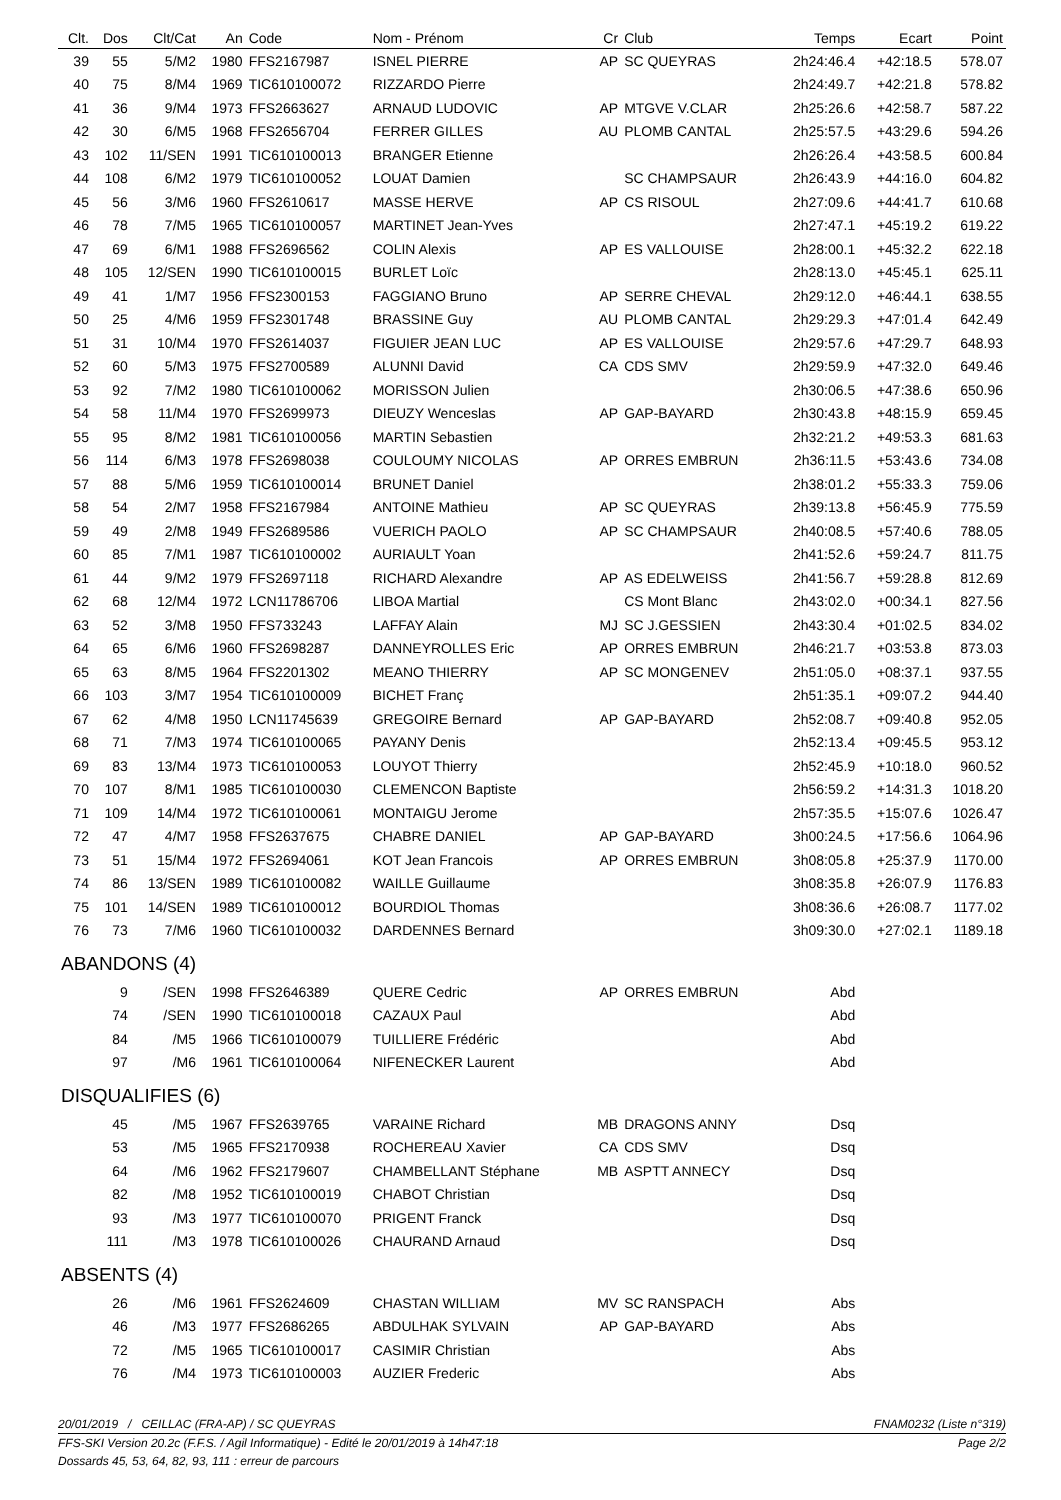| Clt. | Dos | Clt/Cat | An | Code | Nom - Prénom | Cr | Club | Temps | Ecart | Point |
| --- | --- | --- | --- | --- | --- | --- | --- | --- | --- | --- |
| 39 | 55 | 5/M2 | 1980 | FFS2167987 | ISNEL PIERRE | AP | SC QUEYRAS | 2h24:46.4 | +42:18.5 | 578.07 |
| 40 | 75 | 8/M4 | 1969 | TIC610100072 | RIZZARDO Pierre | | | 2h24:49.7 | +42:21.8 | 578.82 |
| 41 | 36 | 9/M4 | 1973 | FFS2663627 | ARNAUD LUDOVIC | AP | MTGVE V.CLAR | 2h25:26.6 | +42:58.7 | 587.22 |
| 42 | 30 | 6/M5 | 1968 | FFS2656704 | FERRER GILLES | AU | PLOMB CANTAL | 2h25:57.5 | +43:29.6 | 594.26 |
| 43 | 102 | 11/SEN | 1991 | TIC610100013 | BRANGER Etienne | | | 2h26:26.4 | +43:58.5 | 600.84 |
| 44 | 108 | 6/M2 | 1979 | TIC610100052 | LOUAT Damien | | SC CHAMPSAUR | 2h26:43.9 | +44:16.0 | 604.82 |
| 45 | 56 | 3/M6 | 1960 | FFS2610617 | MASSE HERVE | AP | CS RISOUL | 2h27:09.6 | +44:41.7 | 610.68 |
| 46 | 78 | 7/M5 | 1965 | TIC610100057 | MARTINET Jean-Yves | | | 2h27:47.1 | +45:19.2 | 619.22 |
| 47 | 69 | 6/M1 | 1988 | FFS2696562 | COLIN Alexis | AP | ES VALLOUISE | 2h28:00.1 | +45:32.2 | 622.18 |
| 48 | 105 | 12/SEN | 1990 | TIC610100015 | BURLET Loïc | | | 2h28:13.0 | +45:45.1 | 625.11 |
| 49 | 41 | 1/M7 | 1956 | FFS2300153 | FAGGIANO Bruno | AP | SERRE CHEVAL | 2h29:12.0 | +46:44.1 | 638.55 |
| 50 | 25 | 4/M6 | 1959 | FFS2301748 | BRASSINE Guy | AU | PLOMB CANTAL | 2h29:29.3 | +47:01.4 | 642.49 |
| 51 | 31 | 10/M4 | 1970 | FFS2614037 | FIGUIER JEAN LUC | AP | ES VALLOUISE | 2h29:57.6 | +47:29.7 | 648.93 |
| 52 | 60 | 5/M3 | 1975 | FFS2700589 | ALUNNI David | CA | CDS SMV | 2h29:59.9 | +47:32.0 | 649.46 |
| 53 | 92 | 7/M2 | 1980 | TIC610100062 | MORISSON Julien | | | 2h30:06.5 | +47:38.6 | 650.96 |
| 54 | 58 | 11/M4 | 1970 | FFS2699973 | DIEUZY Wenceslas | AP | GAP-BAYARD | 2h30:43.8 | +48:15.9 | 659.45 |
| 55 | 95 | 8/M2 | 1981 | TIC610100056 | MARTIN Sebastien | | | 2h32:21.2 | +49:53.3 | 681.63 |
| 56 | 114 | 6/M3 | 1978 | FFS2698038 | COULOUMY NICOLAS | AP | ORRES EMBRUN | 2h36:11.5 | +53:43.6 | 734.08 |
| 57 | 88 | 5/M6 | 1959 | TIC610100014 | BRUNET Daniel | | | 2h38:01.2 | +55:33.3 | 759.06 |
| 58 | 54 | 2/M7 | 1958 | FFS2167984 | ANTOINE Mathieu | AP | SC QUEYRAS | 2h39:13.8 | +56:45.9 | 775.59 |
| 59 | 49 | 2/M8 | 1949 | FFS2689586 | VUERICH PAOLO | AP | SC CHAMPSAUR | 2h40:08.5 | +57:40.6 | 788.05 |
| 60 | 85 | 7/M1 | 1987 | TIC610100002 | AURIAULT Yoan | | | 2h41:52.6 | +59:24.7 | 811.75 |
| 61 | 44 | 9/M2 | 1979 | FFS2697118 | RICHARD Alexandre | AP | AS EDELWEISS | 2h41:56.7 | +59:28.8 | 812.69 |
| 62 | 68 | 12/M4 | 1972 | LCN11786706 | LIBOA Martial | | CS Mont Blanc | 2h43:02.0 | +00:34.1 | 827.56 |
| 63 | 52 | 3/M8 | 1950 | FFS733243 | LAFFAY Alain | MJ | SC J.GESSIEN | 2h43:30.4 | +01:02.5 | 834.02 |
| 64 | 65 | 6/M6 | 1960 | FFS2698287 | DANNEYROLLES Eric | AP | ORRES EMBRUN | 2h46:21.7 | +03:53.8 | 873.03 |
| 65 | 63 | 8/M5 | 1964 | FFS2201302 | MEANO THIERRY | AP | SC MONGENEV | 2h51:05.0 | +08:37.1 | 937.55 |
| 66 | 103 | 3/M7 | 1954 | TIC610100009 | BICHET Franç | | | 2h51:35.1 | +09:07.2 | 944.40 |
| 67 | 62 | 4/M8 | 1950 | LCN11745639 | GREGOIRE Bernard | AP | GAP-BAYARD | 2h52:08.7 | +09:40.8 | 952.05 |
| 68 | 71 | 7/M3 | 1974 | TIC610100065 | PAYANY Denis | | | 2h52:13.4 | +09:45.5 | 953.12 |
| 69 | 83 | 13/M4 | 1973 | TIC610100053 | LOUYOT Thierry | | | 2h52:45.9 | +10:18.0 | 960.52 |
| 70 | 107 | 8/M1 | 1985 | TIC610100030 | CLEMENCON Baptiste | | | 2h56:59.2 | +14:31.3 | 1018.20 |
| 71 | 109 | 14/M4 | 1972 | TIC610100061 | MONTAIGU Jerome | | | 2h57:35.5 | +15:07.6 | 1026.47 |
| 72 | 47 | 4/M7 | 1958 | FFS2637675 | CHABRE DANIEL | AP | GAP-BAYARD | 3h00:24.5 | +17:56.6 | 1064.96 |
| 73 | 51 | 15/M4 | 1972 | FFS2694061 | KOT Jean Francois | AP | ORRES EMBRUN | 3h08:05.8 | +25:37.9 | 1170.00 |
| 74 | 86 | 13/SEN | 1989 | TIC610100082 | WAILLE Guillaume | | | 3h08:35.8 | +26:07.9 | 1176.83 |
| 75 | 101 | 14/SEN | 1989 | TIC610100012 | BOURDIOL Thomas | | | 3h08:36.6 | +26:08.7 | 1177.02 |
| 76 | 73 | 7/M6 | 1960 | TIC610100032 | DARDENNES Bernard | | | 3h09:30.0 | +27:02.1 | 1189.18 |
| ABANDONS (4) | | | | | | | | | | |
| | 9 | /SEN | 1998 | FFS2646389 | QUERE Cedric | AP | ORRES EMBRUN | Abd | | |
| | 74 | /SEN | 1990 | TIC610100018 | CAZAUX Paul | | | Abd | | |
| | 84 | /M5 | 1966 | TIC610100079 | TUILLIERE Frédéric | | | Abd | | |
| | 97 | /M6 | 1961 | TIC610100064 | NIFENECKER Laurent | | | Abd | | |
| DISQUALIFIES (6) | | | | | | | | | | |
| | 45 | /M5 | 1967 | FFS2639765 | VARAINE Richard | MB | DRAGONS ANNY | Dsq | | |
| | 53 | /M5 | 1965 | FFS2170938 | ROCHEREAU Xavier | CA | CDS SMV | Dsq | | |
| | 64 | /M6 | 1962 | FFS2179607 | CHAMBELLANT Stéphane | MB | ASPTT ANNECY | Dsq | | |
| | 82 | /M8 | 1952 | TIC610100019 | CHABOT Christian | | | Dsq | | |
| | 93 | /M3 | 1977 | TIC610100070 | PRIGENT Franck | | | Dsq | | |
| | 111 | /M3 | 1978 | TIC610100026 | CHAURAND Arnaud | | | Dsq | | |
| ABSENTS (4) | | | | | | | | | | |
| | 26 | /M6 | 1961 | FFS2624609 | CHASTAN WILLIAM | MV | SC RANSPACH | Abs | | |
| | 46 | /M3 | 1977 | FFS2686265 | ABDULHAK SYLVAIN | AP | GAP-BAYARD | Abs | | |
| | 72 | /M5 | 1965 | TIC610100017 | CASIMIR Christian | | | Abs | | |
| | 76 | /M4 | 1973 | TIC610100003 | AUZIER Frederic | | | Abs | | |
20/01/2019 / CEILLAC (FRA-AP) / SC QUEYRAS FNAM0232 (Liste n°319)
FFS-SKI Version 20.2c (F.F.S. / Agil Informatique) - Edité le 20/01/2019 à 14h47:18 Page 2/2
Dossards 45, 53, 64, 82, 93, 111 : erreur de parcours